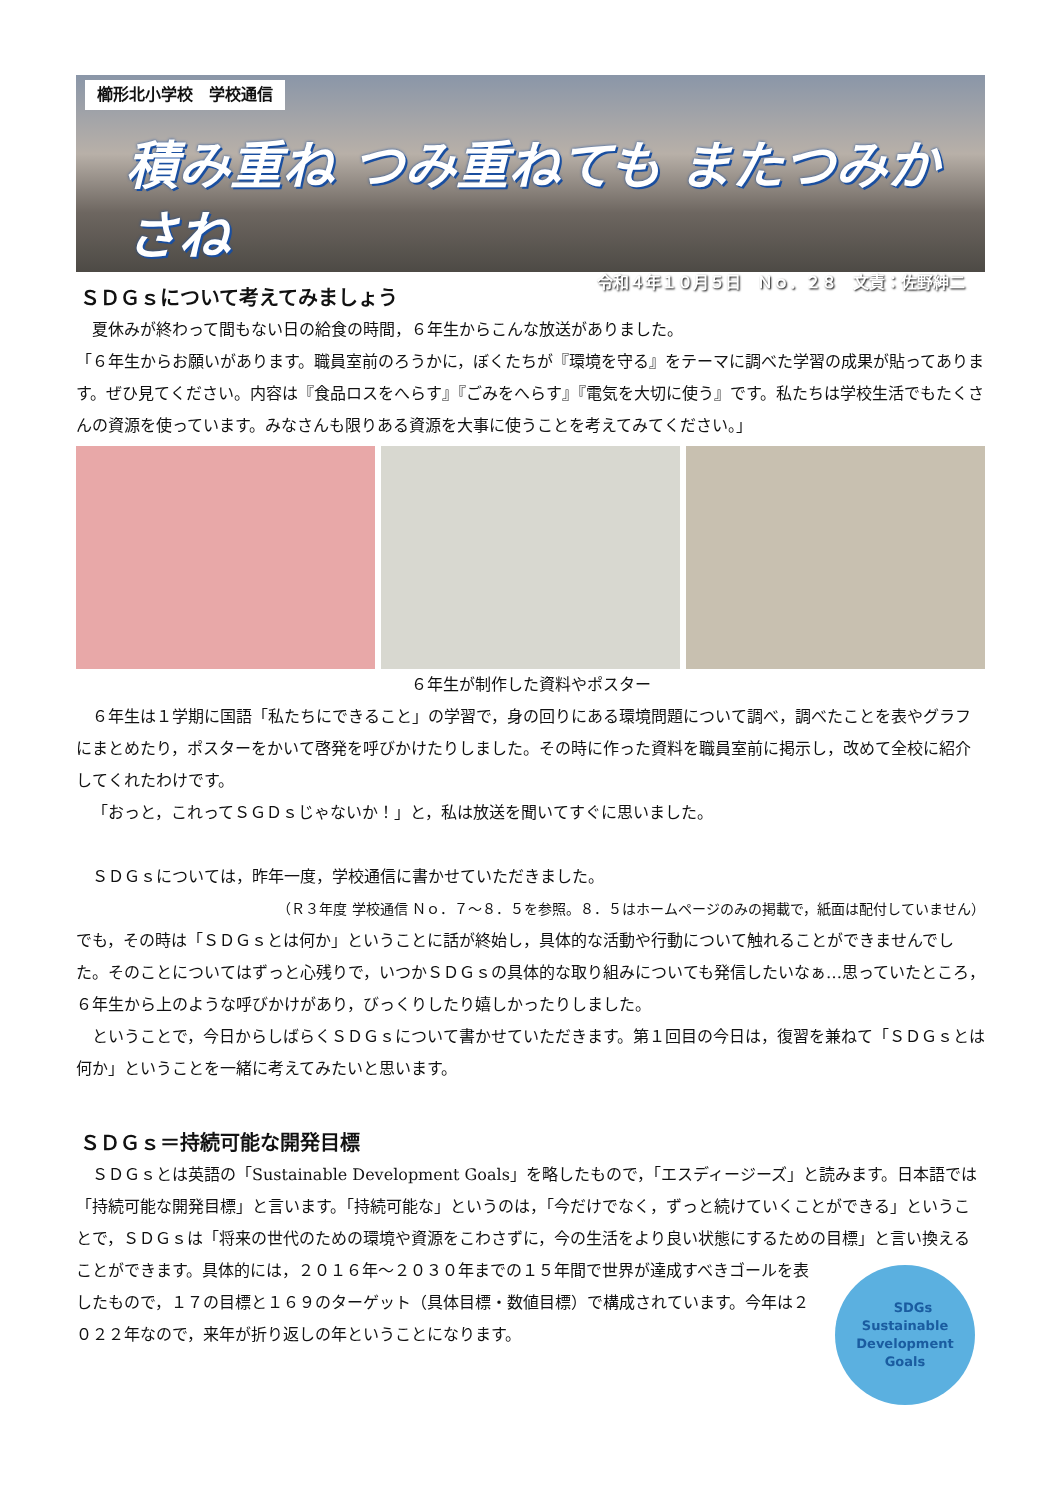櫛形北小学校　学校通信
積み重ね つみ重ねても またつみかさね
令和４年１０月５日　Ｎｏ．２８　文責：佐野紳二
ＳＤＧｓについて考えてみましょう
夏休みが終わって間もない日の給食の時間，６年生からこんな放送がありました。
「６年生からお願いがあります。職員室前のろうかに，ぼくたちが『環境を守る』をテーマに調べた学習の成果が貼ってあります。ぜひ見てください。内容は『食品ロスをへらす』『ごみをへらす』『電気を大切に使う』です。私たちは学校生活でもたくさんの資源を使っています。みなさんも限りある資源を大事に使うことを考えてみてください。」
６年生が制作した資料やポスター
６年生は１学期に国語「私たちにできること」の学習で，身の回りにある環境問題について調べ，調べたことを表やグラフにまとめたり，ポスターをかいて啓発を呼びかけたりしました。その時に作った資料を職員室前に掲示し，改めて全校に紹介してくれたわけです。
「おっと，これってＳＧＤｓじゃないか！」と，私は放送を聞いてすぐに思いました。
ＳＤＧｓについては，昨年一度，学校通信に書かせていただきました。
（Ｒ３年度 学校通信 Ｎｏ．７～８．５を参照。８．５はホームページのみの掲載で，紙面は配付していません）
でも，その時は「ＳＤＧｓとは何か」ということに話が終始し，具体的な活動や行動について触れることができませんでした。そのことについてはずっと心残りで，いつかＳＤＧｓの具体的な取り組みについても発信したいなぁ…思っていたところ，６年生から上のような呼びかけがあり，びっくりしたり嬉しかったりしました。
ということで，今日からしばらくＳＤＧｓについて書かせていただきます。第１回目の今日は，復習を兼ねて「ＳＤＧｓとは何か」ということを一緒に考えてみたいと思います。
ＳＤＧｓ＝持続可能な開発目標
ＳＤＧｓとは英語の「Sustainable Development Goals」を略したもので，「エスディージーズ」と読みます。日本語では「持続可能な開発目標」と言います。「持続可能な」というのは，「今だけでなく，ずっと続けていくことができる」ということで，ＳＤＧｓは「将来の世代のための環境や資源をこわさずに，今の生活をより良い状態にするための目標」と言い換えることができます。
SDGs
Sustainable Development Goals
具体的には，２０１６年～２０３０年までの１５年間で世界が達成すべきゴールを表したもので，１７の目標と１６９のターゲット（具体目標・数値目標）で構成されています。今年は２０２２年なので，来年が折り返しの年ということになります。